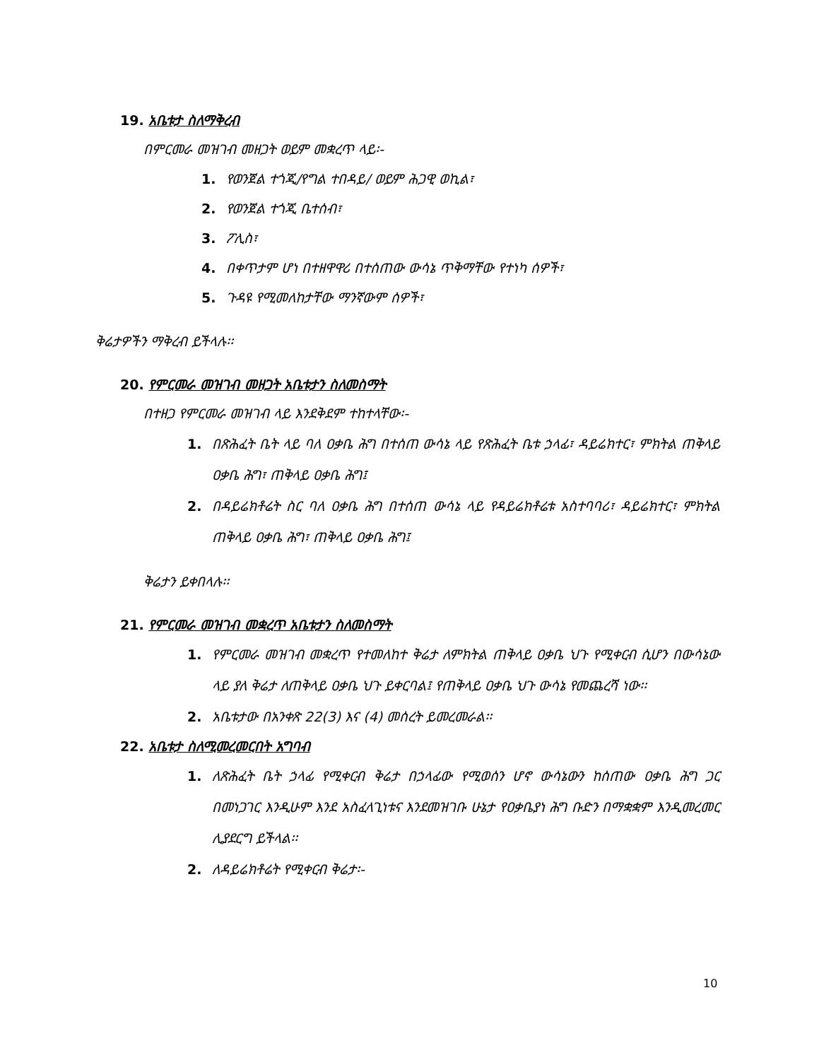19. አቤቱታ ስለማቅረብ
በምርመራ መዝገብ መዘጋት ወይም መቋረጥ ላይ፡-
1. የወንጀል ተጎጂ/የግል ተበዳይ/ ወይም ሕጋዊ ወኪል፣
2. የወንጀል ተጎጂ ቤተሰብ፣
3. ፖሊስ፣
4. በቀጥታም ሆነ በተዘዋዋሪ በተሰጠው ውሳኔ ጥቅማቸው የተነካ ሰዎች፣
5. ጉዳዩ የሚመለከታቸው ማንኛውም ሰዎች፣
ቅሬታዎችን ማቅረብ ይችላሉ፡፡
20. የምርመራ መዝገብ መዘጋት አቤቱታን ስለመስማት
በተዘጋ የምርመራ መዝገብ ላይ እንደቅደም ተከተላቸው፡-
1. በጽሕፈት ቤት ላይ ባለ ዐቃቤ ሕግ በተሰጠ ውሳኔ ላይ የጽሕፈት ቤቱ ኃላፊ፣ ዳይሬክተር፣ ምክትል ጠቅላይ ዐቃቤ ሕግ፣ ጠቅላይ ዐቃቤ ሕግ፤
2. በዳይሬክቶሬት ስር ባለ ዐቃቤ ሕግ በተሰጠ ውሳኔ ላይ የዳይሬክቶሬቱ አስተባባሪ፣ ዳይሬክተር፣ ምክትል ጠቅላይ ዐቃቤ ሕግ፣ ጠቅላይ ዐቃቤ ሕግ፤
ቅሬታን ይቀበላሉ፡፡
21. የምርመራ መዝገብ መቋረጥ አቤቱታን ስለመስማት
1. የምርመራ መዝገብ መቋረጥ የተመለከተ ቅሬታ ለምክትል ጠቅላይ ዐቃቤ ህጉ የሚቀርብ ሲሆን በውሳኔው ላይ ያለ ቅሬታ ለጠቅላይ ዐቃቤ ህጉ ይቀርባል፤ የጠቅላይ ዐቃቤ ህጉ ውሳኔ የመጨረሻ ነው፡፡
2. አቤቱታው በአንቀጽ 22(3) እና (4) መሰረት ይመረመራል፡፡
22. አቤቱታ ስለሚመረመርበት አግባብ
1. ለጽሕፈት ቤት ኃላፊ የሚቀርብ ቅሬታ በኃላፊው የሚወሰን ሆኖ ውሳኔውን ከሰጠው ዐቃቤ ሕግ ጋር በመነጋገር እንዲሁም እንደ አስፈላጊነቱና እንደመዝገቡ ሁኔታ የዐቃቤያነ ሕግ ቡድን በማቋቋም እንዲመረመር ሊያደርግ ይችላል፡፡
2. ለዳይሬክቶሬት የሚቀርብ ቅሬታ፡-
10